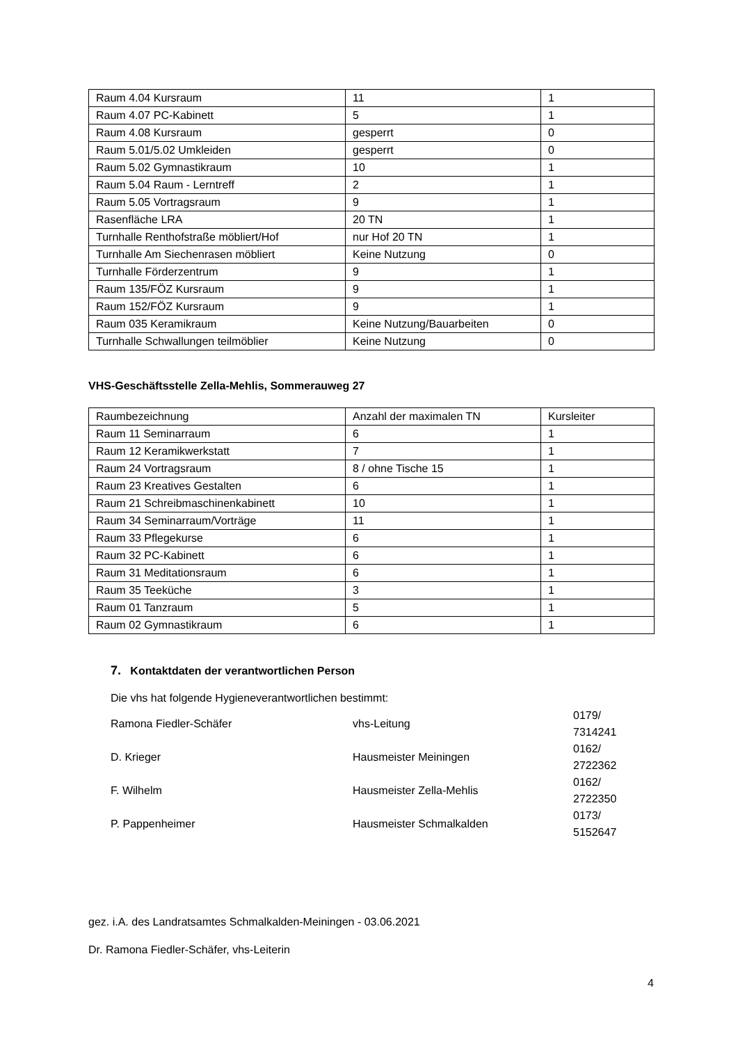| Raum 4.04 Kursraum | 11 | 1 |
| Raum 4.07 PC-Kabinett | 5 | 1 |
| Raum 4.08 Kursraum | gesperrt | 0 |
| Raum 5.01/5.02 Umkleiden | gesperrt | 0 |
| Raum 5.02 Gymnastikraum | 10 | 1 |
| Raum 5.04 Raum - Lerntreff | 2 | 1 |
| Raum 5.05 Vortragsraum | 9 | 1 |
| Rasenfläche LRA | 20 TN | 1 |
| Turnhalle Renthofstraße möbliert/Hof | nur Hof 20 TN | 1 |
| Turnhalle Am Siechenrasen möbliert | Keine Nutzung | 0 |
| Turnhalle Förderzentrum | 9 | 1 |
| Raum 135/FÖZ Kursraum | 9 | 1 |
| Raum 152/FÖZ Kursraum | 9 | 1 |
| Raum 035 Keramikraum | Keine Nutzung/Bauarbeiten | 0 |
| Turnhalle Schwallungen teilmöblier | Keine Nutzung | 0 |
VHS-Geschäftsstelle Zella-Mehlis, Sommerauweg 27
| Raumbezeichnung | Anzahl der maximalen TN | Kursleiter |
| Raum 11 Seminarraum | 6 | 1 |
| Raum 12 Keramikwerkstatt | 7 | 1 |
| Raum 24 Vortragsraum | 8 / ohne Tische 15 | 1 |
| Raum 23 Kreatives Gestalten | 6 | 1 |
| Raum 21 Schreibmaschinenkabinett | 10 | 1 |
| Raum 34 Seminarraum/Vorträge | 11 | 1 |
| Raum 33 Pflegekurse | 6 | 1 |
| Raum 32 PC-Kabinett | 6 | 1 |
| Raum 31 Meditationsraum | 6 | 1 |
| Raum 35 Teeküche | 3 | 1 |
| Raum 01 Tanzraum | 5 | 1 |
| Raum 02 Gymnastikraum | 6 | 1 |
7. Kontaktdaten der verantwortlichen Person
Die vhs hat folgende Hygieneverantwortlichen bestimmt:
| Ramona Fiedler-Schäfer | vhs-Leitung | 0179/ 7314241 |
| D. Krieger | Hausmeister Meiningen | 0162/ 2722362 |
| F. Wilhelm | Hausmeister Zella-Mehlis | 0162/ 2722350 |
| P. Pappenheimer | Hausmeister Schmalkalden | 0173/ 5152647 |
gez. i.A. des Landratsamtes Schmalkalden-Meiningen - 03.06.2021
Dr. Ramona Fiedler-Schäfer, vhs-Leiterin
4